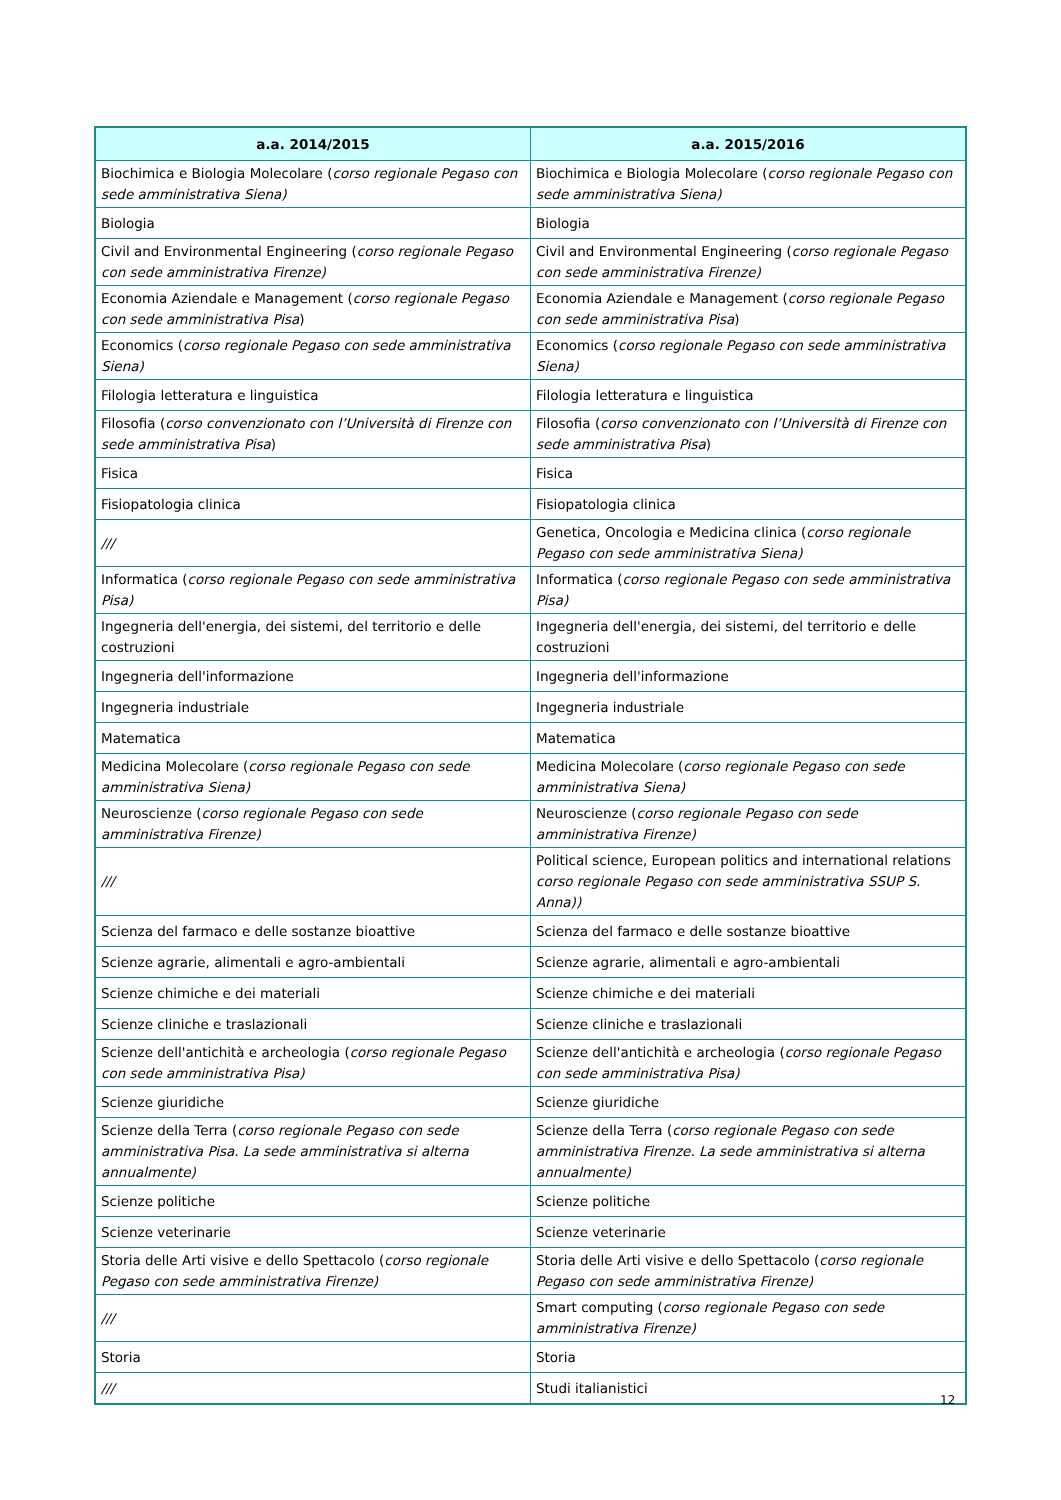| a.a. 2014/2015 | a.a. 2015/2016 |
| --- | --- |
| Biochimica e Biologia Molecolare ( corso regionale Pegaso con sede amministrativa Siena) | Biochimica e Biologia Molecolare ( corso regionale Pegaso con sede amministrativa Siena) |
| Biologia | Biologia |
| Civil and Environmental Engineering ( corso regionale Pegaso con sede amministrativa Firenze) | Civil and Environmental Engineering ( corso regionale Pegaso con sede amministrativa Firenze) |
| Economia Aziendale e Management ( corso regionale Pegaso con sede amministrativa Pisa ) | Economia Aziendale e Management ( corso regionale Pegaso con sede amministrativa Pisa ) |
| Economics ( corso regionale Pegaso con sede amministrativa Siena) | Economics ( corso regionale Pegaso con sede amministrativa Siena) |
| Filologia letteratura e linguistica | Filologia letteratura e linguistica |
| Filosofia ( corso convenzionato con l’Università di Firenze con sede amministrativa Pisa ) | Filosofia ( corso convenzionato con l’Università di Firenze con sede amministrativa Pisa ) |
| Fisica | Fisica |
| Fisiopatologia clinica | Fisiopatologia clinica |
| /// | Genetica, Oncologia e Medicina clinica ( corso regionale Pegaso con sede amministrativa Siena) |
| Informatica ( corso regionale Pegaso con sede amministrativa Pisa) | Informatica ( corso regionale Pegaso con sede amministrativa Pisa) |
| Ingegneria dell'energia, dei sistemi, del territorio e delle costruzioni | Ingegneria dell'energia, dei sistemi, del territorio e delle costruzioni |
| Ingegneria dell'informazione | Ingegneria dell'informazione |
| Ingegneria industriale | Ingegneria industriale |
| Matematica | Matematica |
| Medicina Molecolare ( corso regionale Pegaso con sede amministrativa Siena) | Medicina Molecolare ( corso regionale Pegaso con sede amministrativa Siena) |
| Neuroscienze ( corso regionale Pegaso con sede amministrativa Firenze) | Neuroscienze ( corso regionale Pegaso con sede amministrativa Firenze) |
| /// | Political science, European politics and international relations corso regionale Pegaso con sede amministrativa SSUP S. Anna)) |
| Scienza del farmaco e delle sostanze bioattive | Scienza del farmaco e delle sostanze bioattive |
| Scienze agrarie, alimentali e agro-ambientali | Scienze agrarie, alimentali e agro-ambientali |
| Scienze chimiche e dei materiali | Scienze chimiche e dei materiali |
| Scienze cliniche e traslazionali | Scienze cliniche e traslazionali |
| Scienze dell'antichità e archeologia ( corso regionale Pegaso con sede amministrativa Pisa) | Scienze dell'antichità e archeologia ( corso regionale Pegaso con sede amministrativa Pisa) |
| Scienze giuridiche | Scienze giuridiche |
| Scienze della Terra ( corso regionale Pegaso con sede amministrativa Pisa. La sede amministrativa si alterna annualmente) | Scienze della Terra ( corso regionale Pegaso con sede amministrativa Firenze. La sede amministrativa si alterna annualmente) |
| Scienze politiche | Scienze politiche |
| Scienze veterinarie | Scienze veterinarie |
| Storia delle Arti visive e dello Spettacolo ( corso regionale Pegaso con sede amministrativa Firenze) | Storia delle Arti visive e dello Spettacolo ( corso regionale Pegaso con sede amministrativa Firenze) |
| /// | Smart computing ( corso regionale Pegaso con sede amministrativa Firenze) |
| Storia | Storia |
| /// | Studi italianistici |
12